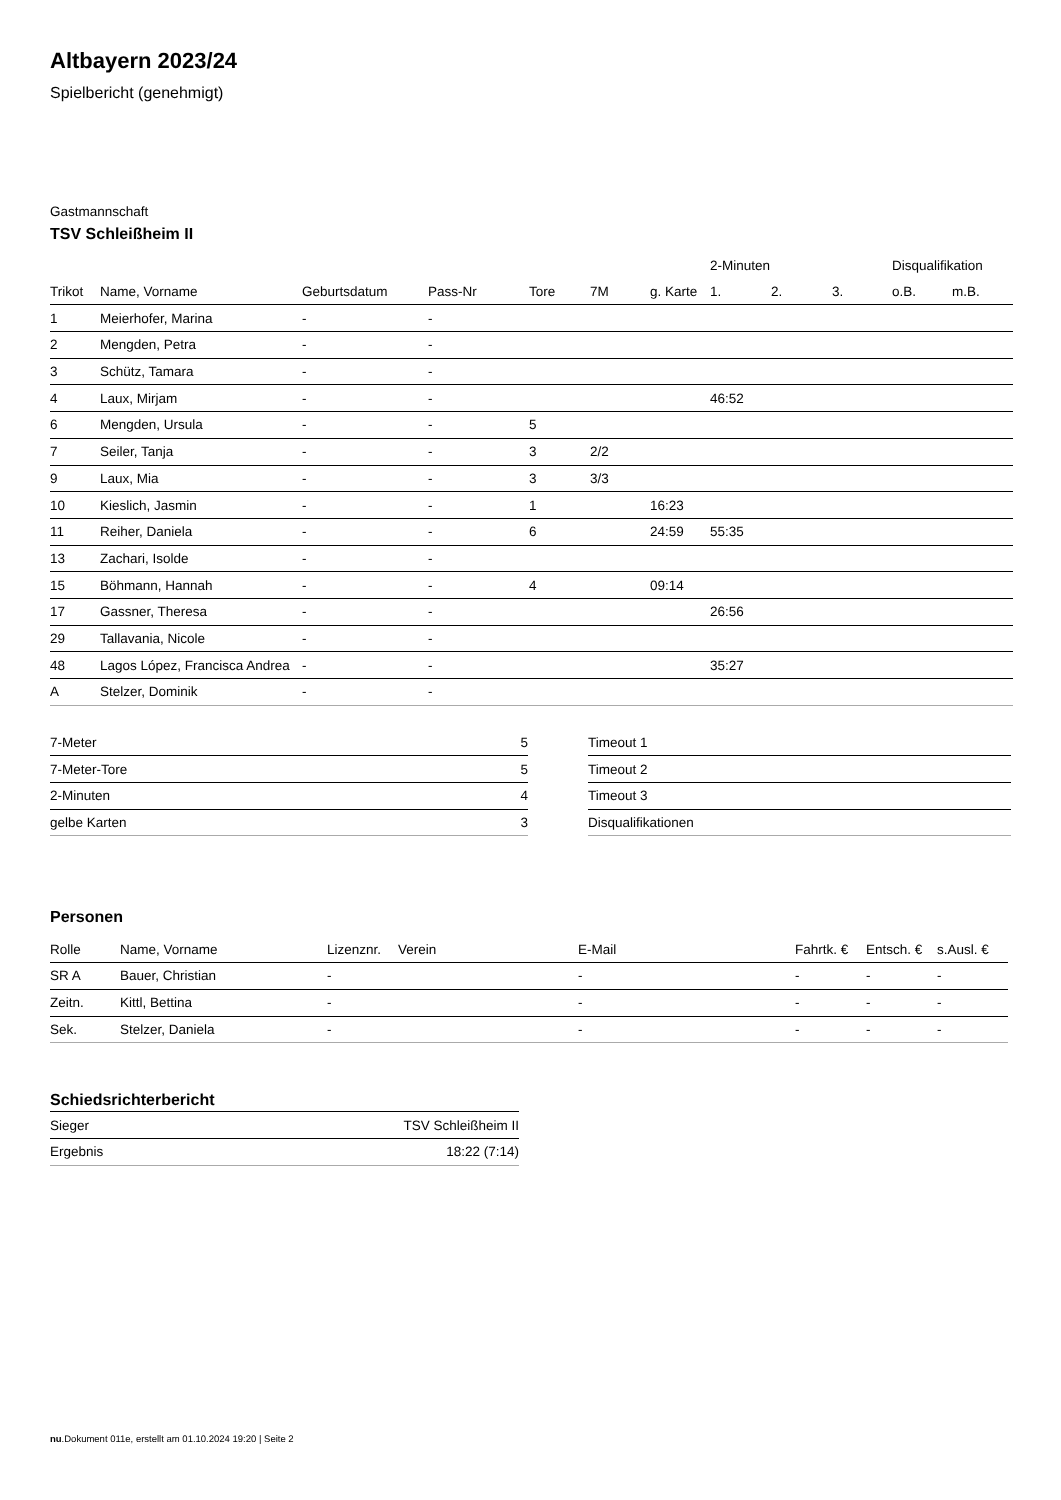Altbayern 2023/24
Spielbericht (genehmigt)
Gastmannschaft
TSV Schleißheim II
| | | | | | | | 2-Minuten | | | Disqualifikation | |
| --- | --- | --- | --- | --- | --- | --- | --- | --- | --- | --- | --- |
| Trikot | Name, Vorname | Geburtsdatum | Pass-Nr | Tore | 7M | g. Karte | 1. | 2. | 3. | o.B. | m.B. |
| 1 | Meierhofer, Marina | - | - | | | | | | | | |
| 2 | Mengden, Petra | - | - | | | | | | | | |
| 3 | Schütz, Tamara | - | - | | | | | | | | |
| 4 | Laux, Mirjam | - | - | | | | 46:52 | | | | |
| 6 | Mengden, Ursula | - | - | 5 | | | | | | | |
| 7 | Seiler, Tanja | - | - | 3 | 2/2 | | | | | | |
| 9 | Laux, Mia | - | - | 3 | 3/3 | | | | | | |
| 10 | Kieslich, Jasmin | - | - | 1 | | 16:23 | | | | | |
| 11 | Reiher, Daniela | - | - | 6 | | 24:59 | 55:35 | | | | |
| 13 | Zachari, Isolde | - | - | | | | | | | | |
| 15 | Böhmann, Hannah | - | - | 4 | | 09:14 | | | | | |
| 17 | Gassner, Theresa | - | - | | | | 26:56 | | | | |
| 29 | Tallavania, Nicole | - | - | | | | | | | | |
| 48 | Lagos López, Francisca Andrea | - | - | | | | 35:27 | | | | |
| A | Stelzer, Dominik | - | - | | | | | | | | |
| 7-Meter | 5 |
| 7-Meter-Tore | 5 |
| 2-Minuten | 4 |
| gelbe Karten | 3 |
| Timeout 1 |
| Timeout 2 |
| Timeout 3 |
| Disqualifikationen |
Personen
| Rolle | Name, Vorname | Lizenznr. | Verein | E-Mail | Fahrtk. € | Entsch. € | s.Ausl. € |
| --- | --- | --- | --- | --- | --- | --- | --- |
| SR A | Bauer, Christian | - | | - | - | - | - |
| Zeitn. | Kittl, Bettina | - | | - | - | - | - |
| Sek. | Stelzer, Daniela | - | | - | - | - | - |
Schiedsrichterbericht
| Sieger | TSV Schleißheim II |
| Ergebnis | 18:22 (7:14) |
nu.Dokument 011e, erstellt am 01.10.2024 19:20 | Seite 2